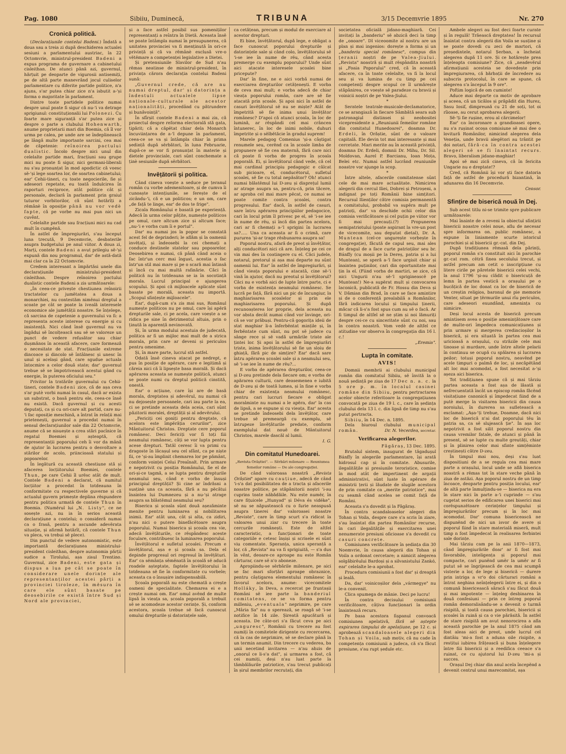Pag. 1080 Sibiiu, Duminecă, TRIBUNA 3/15 Decemvrie 1895 Nr. 270
Cronică politică.
(Declarațiunile contelui Badeni.) Îndată a doua sau a treia zi după deschiderea actualei sesiuni a parlamentului austriac, la 22 Octomvrie, ministrul-president Badeni a expus programa de guvernare a cabinetului cisleithan. De atunci până azi, guvernul, hărțuit pe deoparte de vigurosii antisemiți, pe de altă parte manevrând jocul culiselor parlamentare cu diferite partide politice, n'a ajuns, s'ar putea chiar zice n'a isbutit a-'și forma o majoritate în parlament.
Dintre toate partidele politice numai despre unul poate fi sigur că nu-'i va detrage sprigiunul: constituționalii lui Polonezi. Cu foarte mare siguranță s'ar putea zice și despre o parte a clubului Hohenwarth, anume proprietarii mari din Boemia, că îl vor urma pe calea, pe unde are se îndeplinească pe lângă multe importante sarcini, cea mai de căpetenie: reînoirea pactului dualistic. Încolo despre nici unul din celelalte partide mari, fracțiuni sau grupe mici nu poate fi sigur, nici germani-liberali nu s'au pronunțat în mod apodictic că voesc sĕ-'și lege soartea lor, de soartea cabinetului; ear' Cehii-tineri, cu toate negocierile, fie și adeseori repetate, eu toată îndulcirea în raporturi reciproce, atât politice cât și personale, declară în parlament prin graiul tuturor vorbitorilor, că sûnt hotărîți a rĕmânè în oposiție până nu vor vedè fapte, că pe vorbe nu mai pun nici un cuvênt.
Celelalte partide sau fracțiuni mici nu cad mult în cumpĕnă.
În astfel de împregiurări, s'au început luna trecută, 9 Decemvrie, desbaterile asupra budgetului pe anul viitor. A doua zi, Marți, contele Badeni a avut prilegiu sĕ-'și expună din nou programul, dar' de astă-dată mai clar ca la 22 Octomvrie.
Credem interesant a împărtăsi unele din declarațiunile ministrului-president cisleithan. Despre reînoirea pactului dualistic contele Badeni a zis următoarele:
„În ceea-ce privește chestiunea reînoirii tractatelor cu jumĕtatea a doua a monarchiei, nu contestăm nimĕnui dreptul a scoate pe cât se poate la iveală interesele economice ale jumĕtății noastre. Se înțelege, că sarcina de capetenie a guvernului va fi: a representa aceste interese cu energie și cu insistență. Nici când însĕ guvernul nu va îngădui sĕ încolțească sau sĕ se valoreze un punct de vedere refusător sau chiar dușmănos în această afacere, care formează o necesitate de stat. Fracțiunile extreme dincoace și dincolo sĕ întâlnesc și unesc în unul și același gând, care sgudue actuala întocmire a celor două state; dar' guvernul trebue sĕ se împotrivească acestui gând cu energie, în puterea oficiului seu."
Privitor la tratările guvernului cu Cehii-tineri, contele Badeni zice, că de așa ceva s'ar putè vorbi numai în casul, dacă ar exista un substrat, o basă pentru ele, ceea-ce însĕ nu există. Dacă guvernul și cu acesti deputați, ca și cu ori-care alt partid, care nu-'i fac oposiție meschină, a întrat în relații mai prietenești, guvernul a procedat numai în sensul declarațiunilor sale din 22 Octomvrie, anume că se nisuește a crea stări pacînice în regatul Boemiei și așteaptă, că representanții poporului ceh îi vor da mână de ajutor în lucrarea pentru o desvoltare a stărilor de acolo, priincioasă statului și popoarelor.
În legătură cu această chestiune stă și afacerea locțiitorului Boemiei, contele Thun, pe care Cehii îl urĕsc atât de mult. Contele Badeni a declarat, că numitul locțiitor a procedat în totdeauna în conformitate cu respectivele guverne și că actualul guvern primește deplina rĕspundere pentru politica urmată de contele Thun în Boemia. (Numĕrul lui „N. Listy", ce ne sosește azi, nu ia în serios această declarațiune a contelui; o consideră numai ca o frasă, pentru a ascunde adevĕrata situație, și afirmă hotărît, că contele Thun va pleca, va trebui sĕ plece).
Din punctul de vedere autonomistic, este importantă declarațiunea ministrului-president cisleithan, despre autonomia părții sudice a Tirolului, așa zisul Trentino. Guvernul, zice Badeni, este gata și dispus a lua pe cât se poate în considerare unele dorințe ale representanților acestei părți a provinciei tiroleze, în mĕsura în care ele sûnt basate pe deosebirile ce există între Sud și Nord ale provinciei,
și a face astfel posibil sus pomeniților representanți a reîntra în Dietă. Aceasta însĕ se poate întâmpla numai în presupunerea, că unitatea provinciei va fi menținută în ori-ce privință și că va rĕmânè exclusă vre-o vĕtĕmare a competenței legislative a Dietei.
Și pretensiunile Slavilor de Sud n'au rĕmas neatinse de ministrul-president, în privința cărora declarația contelui Badeni sună:
„Guvernul crede, că are nu numai dreptul, dar' și datorința a îndestuli actualele lipse naționale-culturale ale acestor naționalități, procedând cu pătrundere și bunăvoință".
În sfîrșit contele Badeni a mai zis, că proiectul despre reforma electorală stă gata, tipărit; că a căpĕtat chiar dela Monarch încuviințarea de a-'l depune în parlament, ceea-ce se va și întâmpla chiar în prima ședință după sĕrbători, în luna Februarie, după-ce se vor fi pronunțat în materie și dietele provinciale, cari sûnt conchemate a ținè sesiunile după sĕrbători.
Invĕțătorii și politica.
Când cineva voește a seduce pe țeranul român cu vorbe ademenitoare, și de cumva îi cunoaște intențiunile, se ferește de el zicându-'i, că e un politicos; e un om, care „de față te linge, ear' de dos te frige".
Zicala Românului e basată pe experiență. Adecă în urma celor pățite, numește politicos pe omul, care altcum zice și altcum face; „nu-'i e vorba cum îi e portul".
Dar' nu numai jos la popor se constată acest fel de deprinderi; le aflăm și la oamenii invĕțați, și îndeosebi la cei chemați a conduce destinele statelor sau popoarelor. Deosebirea e numai, că până când aceia o fac într'un cerc mai îngust, acestia o fac într'un stil mai mare și pe o scară mai întinsă și încă cu mai multă rafinărie. Căci în politică nu în totdeauna se ia în socotință morala. Lucrul principal e ajungerea scopului. Și apoi că mijloacele aplicate sûnt basate pe morală, aceasta nu importă. „Scopul sfințește mijloacele".
Ear', după-cum s'a zis mai sus, Românul numește politicos nu pe omul, care își apĕră drepturile sale, ci pe acela, care voește a se ridica pe sine în detrimentul altuia, prin o ținută la aparență nevinovată.
Și, în urma modului acestuia de judecată, politica ar fi un mijloc mai mult de a strica morala, prin care ar deveni și periculos pentru omenime.
Și, în mare parte, lucrul stă astfel.
Odată însĕ cineva atacat pe nedrept, e pus în posiție de apĕrare, care e legitimă și căreia nici că îi lipsește basa morală. Și dacă apĕrarea aceasta se numește politică, atunci se poate numi cu dreptul politică cinstită, onestă.
Ear' o acțiune, care își are de basă morala, dreptatea și adevĕrul, nu numai că nu dejosește persoanele, cari iau parte la ea, ci se pretinde aceasta dela aceia, cari sûnt păzitorii moralei, dreptății și al adevĕrului.
„Fericiți cei goniți pentru dreptate, că acelora este împĕrăția cerurilor", zice Mântuitorul Christos. Dreptate cere poporul românesc. Deci fericiți vor fi toți fiii neamului românesc, câți se vor lupta pentru acese drepturi. Tatăl ceresc îi va primi cu dragoste în lăcașul seu cel sfânt, ca pe niște fii, ce 'și-au împlinit chemarea lor pe pământ, conform voinței Celui Preaînalt. Prin urmare e nepotrivit cu posiția Românului, fie el de ori-și-ce tagmă, a se lupta pentru drepturile neamului seu, când e vorba de însuși principiul dreptății? Și cine ar îndrăsni a susținè una ca aceasta, fără a nu pĕcătui înaintea lui Dumnezeu și a nu-'și atrage asupra sa blăstĕmul neamului seu?
Biserica și școala sûnt două așezăminte menite pentru luminarea și nobilitarea inimii. Ear' atât una, cât și alta, ca zidiri, n'au nici o putere binefăcĕtoare asupra poporului. Numai biserica și școala cea vie, adecă învĕțăturile, ce rĕspândesc aceste foculare, contribuesc la luminarea poporului.
Învĕțătorul e sufletul școalei. Precum e învĕțătorul, așa e și școala sa. Dela el depinde progresul ori regresul în învĕțături. Ear' ca sĕmânța sĕmĕnată în școală sĕ aducă roadele așteptate, faptele învĕțătorului în totdeauna sĕ fie în conformitate cu vorbele; aceasta ca o însușire indispensabilă.
Școala poporală nu este chemată a crește oameni de specialitate. Chemarea ei e a crește numai om. Ear' omul avĕnd de multe lipsă în vieața sa, școala poporală a trebuit sĕ se acomodeze acestor cerințe. Și, conform acestora, școala trebue sĕ facă cunoscut omului drepturile și datorințele sale,
ca cetățean, precum și modul de exerciare al acestor drepturi.
Ei bine, învĕțătorul, după lege, e obligat a face cunoscut poporului drepturile și datorințele sale și când colo, învĕțătorului sĕ 'i-se iee în nume de rĕu, când acesta premerge cu exemplu poporului? Unde sûnt aici atacate interesele școalei bine pricepute?
Dar' în fine, ne e aici vorbă numai de exerciarea drepturilor cetățenești. E vorba de ceva mai mult; e vorba adecă de chiar vieața poporului român, care are sĕ fie atacată prin școale. Și apoi nici în astfel de casuri învĕțătorul sĕ nu se miște? Atât de împetrită sĕ fie inima unui învĕțător românesc? D'apoi că atunci școala, în loc de lumină, ar rĕspândi cel mai crâncen întunerec, în loc de inimi nobile, duhuri împetrite și o sĕlbĕtăcie în gradul suprem!
Marele pedagog Comenius 'și-a câștigat renumele seu, cerĕnd ca în școale limba de propunere sĕ fie cea maternă, fără care nici că poate fi vorba de progres în școala poporală. Ei, și învĕțătorul când vede, că cel mai cardinal principiu pedagogic e călcat sub picioare, el, conducĕtorul, sufletul școalei, sĕ fie cu totul nepăsător? Oh! atunci numai blăstĕmul lui D-zeu și disprețul lumii ar atrage asupra sa, pentru-că, prin tăcere, ar aproba cel mai mare pĕcat, ce numai se poate comite contra școalei, contra progresului. Ear' dacă, în astfel de casuri, sare întru apĕrarea principiilor pedagocice, cari în locul prim îl privesc pe el, sĕ 'i-se iee în nume de rĕu, și încă din partea acelora, cari ar fi chemați a-'l sprigini în lucrarea sa?..... Una ca aceasta ar fi o crimă, care pururea 'și-ar trage rĕsbunarea asupra sa!
Poporul nostru, afară de preot și învĕțător, alți conducĕtori nici că are. Înțeleg pe cei ce vin mai des în coatingere cu el. Căci judele, notarul, pretorul și așa mai departe nu sûnt oamenii lui. Ear' în astfel de împregiurări, și când vieața poporului e atacată, cine sĕ-'i vină în ajutor, dacă nu preotul și învĕțătorul? Căci nu e vorbă aici de lupte între parte, ci e vorba de existența neamului românesc. Se lucră pe față, fără nici un pic de încungiur, la maghiarisarea școalelor și prin ele maghiarisarea poporului. Și după recunoașterea lor proprie, dela aceasta nu vor absta decât numai când vor învinge, ori-că se vor prăbuși. Pentru-că gogorița ideii de stat maghiar li-a înferbĕntat mințile și, în ferbĕntate cum sûnt, nu pot sĕ judece cu sânge rece și sĕ vadă urmările triste ale țintei lor. Și apoi în astfel de împregiurări triste, inima învĕțătorului sĕ fie un sloiu de ghiață, fără pic de simțire? Ear' dacă sare întru apĕrarea școalei sale și a neamului seu, sĕ 'i-se iee în nume de rĕu?...
E vorba de apĕrarea drepturilor, ceea-ce și D-zeu pretinde dela fiecare om; e vorba de apărarea culturii, care deasemenea e iubită de D-zeu și de toată lumea, și în fine e vorba chiar de existența neamului românesc, pentru cari lucruri fiecare e obligat moralminte nu numai a le apĕra, dar' la cas de lipsă, a se expune și cu vieața. Ear' acesta se pretinde îndeosebi dela învĕțător, care trebue sĕ premeargă cu exemplu, sĕ întrupeze învĕțăturile predate, conform exemplului dat nouĕ de Mântuitorul Christos, marele dascăl al lumii.
I. G.
Din comitatul Hunedoarei.
„Revista Orăștiei". — Sĕrbări milenare — Reuniunea femeilor române — De ale congregației.
De când valoroasa noastră „Revista Orăștiei" apare cu cauțiue, adecă de când 'i-s'a dat posibilitatea de a tracta și afacerile noastre politice, pe stăpânitorii noștri 'i-au cuprins toate năbădăile. Nu este numĕr, în care fițuicele „Hunyad" și Déva és vidéke", sĕ nu se năpustească cu o furie neaspusă asupra tinerei dar' valoroasei noastre „Reviste", care în timp scurt s'a ridicat la valoarea unui ziar cu trecere în toate cercurile românești. Este de altfel caracteristic, a funcționari de toate categoriile e cetesc înșiși și scrisele ei sûnt viu comentate. Speranța, unica speranță a lor, că „Revista" nu va fi sprigiuită, — s'a dus în vênt, deoare-ce aproape nu este Român cărturar, care sĕ n'o aboneze.
Apropiindu-se sĕrbările milenare, pe aici se fac mari sforțări aproape obraznice, pentru câștigarea elementului românesc în favorul acelora, anume: vicecomitele Holláky, în Deva, a recercat pe fruntașii Români sĕ iee parte la banderiul comitatens, ce se va forma pentru milleniu, „eventuala" neprimire, pe care „Mâria Sa" nu o sperează, se roagă sĕ 'i-se notifice în 14 zile. Șireată apucătură și aceasta. De câte-ori s'a făcut ceva pe aici „unguresc", Românii cu trecere au fost numiți în comitetele dirigente cu recercarea, că la cas de neprimire, sĕ se declare până la un termin anumit. Din trecere cu vederea, ba unii necetind invitarea — n'au abzis de „onorul ce li-s'a dat", și urmarea a fost, că cei numiți, deși n'au luat parte la tămbălăurile patriotice, s'au trecut publicați în șirul membrilor recrutați, din
societatea oficială jidano-maghiară. Cei invitați la „banderiu" sĕ abzică deci la timp de „onoare". Dl viceoomite al nostru are un plan și mai ingenios: dorește a forma și un „banderiu special românesc", compus din țeranii noștri de pe Valea-Jiului. „Revista" noastră și mult rĕspândita noastră și „Foaia Poporului" cred, că în această afacere, ca în toate celelalte, va fi la locul seu și va lumina de cu timp pe cei competenți despre scopul ce îl urmărește stăpânirea, ce voește sĕ paradeze cu bravii și voinicii noștri de pe Valea-Jiului.
*
Seratele teatrale-musicale-declamatorice, ce se arangiază în fiecare Sâmbătă seara sub patronagiul distinsei și neobositei vicepresidente a „Reuniunii femeilor române din comitatul Hunedoarei", doamna Dr. Erdeli, în Orăștie, sûnt de o valoare capitală. Ele devin tot mai interesante și mai cercetate. Mari merite au în această privință, doamna Dr. Erdeli, domnii Dr. Mihu, Dr. Sil. Moldovan, Aurel P. Barcianu, Ioan Moța, Belei etc. Numai astfel lucrând reuniunile noastre vor ajunge la scop.
*
Între altele, afacerile comitatense sûnt cele de mai mare actualitate. Nimicirea alegerii din cercul Iliei, Dobrei și Petroșeni, a indignat pe toți Românii bine simțitori. Recursul Ilienților către comisia permanentă a comitatului, probabil va supĕra mult pe patrioți, dar' va deschide ochii celor din comisia verificătoare și cel puțin pe viitor vor fi mai precauți.(?) Propunerea semipatriotului (poate aspirant la vre-un post de vicecomite, sau deputat dietal), Dr. A. Muntean (cel-ce ungurește vorbește în congregație), făcută de capul seu, mai ales de dragul de a face curte patrioților seu br. Bánffy (cu moșii pe la Dereș, patria și a lui Muntean), se speră a-'l face urgisit chiar și înaintea puținilor, cari din oportunitate mai țin la el. (Fiind vorba de martiri, se zice, că nici Ungurii n'au sĕ-'l sprigineascĕ pe Muntean!) Ne-a supĕrat mult și convocarea laconică, publicată de Fr. Hossu din Deva și V. Dămian din Brad, în care se face amintire și de o conferență prealabilă a Românilor, fără indicarea locului și timpului ținerii, măcar că li-s'a fost spus cum au sĕ o facă. Ar fi timpul de altfel sĕ ne știm și noi lămuriți despre cei-ce cu sinceritate sûnt cu noi, sau în contra noastră. Vom vedè de altfel ce atitudine vor observa în congregația din 16 l. c.!
„Eremia".
Lupta în comitate.
AVIS!
Domnii membrii ai clubului municipal român din comitatul Sibiiu, sĕ învită la o nouă ședință pe ziua de 17 Dec n. a. c. la 5 ore p. m. în localul casinei române din Sibiiu, pentru pertractarea acelor obiecte referitoare la congregațiunea convocată pe ziua de 19 l. c., care în ședința clubului dela 13 l. c. din lipsă de timp nu s'au putut pertracta.
Sibiiu, în 14 Dec. n. 1895.
Dela biuroul clubului municipal român. Dr. N. Vecerdea, secretar.
Verificarea alegerilor.
Făgăraș, 13 Dec. 1895.
Brutalul sistem, inaugurat de tăgaduşul Bánffy în alegerile parlamentare, își arată hidrosul cap și în comitate. Abusurile, ilegalitățile și presiunile teroristice, comise în mod atât de impertinent de argații administrativi, sûnt luate în apĕrare de ministrii țerii și lăudate de slugile acestora de prin comitate ca „merite patriotice", mai cu seamă când acelea se comit față de Români.
Aceasta s'a dovedit și la Făgăraș.
În contra scandaloaselor alegeri din Tohan și Voila, despre care s'a scris în ziare, s'au înaintat din partea Românilor recurse, în cari ilegalitățile și exercitarea unei nenumerate presiuni oficioase s'a dovedit cu casuri concrete.
Comisiunea verificătoare în ședința din 30 Noemvrie, în causa alegerii din Tohan și Voila a ordonat cercetare; a nimicit alegerea solgăbirĕului Bardoși și a silvanistului Zankó, ear' celelalte le-a aprobat.
Procedura comisiunii a fost dar' și dreaptă și leală.
Da, dar' voinicoșilor dela „vármegye" nu le-a convenit.
Clica spumega de mânie. Deci pe lucru!
În contra decisului comisiunii verificătoare, câțiva funcționari la ordin înaintează recurs.
Pe basa acestora fișpanul convoacă comisiunea apelativă, fără sĕ aștepte expirarea timpului de apelațiune, pe 12 c. și aprobează scandaloasele alegeri din Tohan și Voila, sub motiv, că nu cade în competența comisiunii a judeca, că s'a făcut presiune, s'au rupt ședule etc.
Ambele alegeri au fost deci foarte curate și în regulă! Trăească dreptatea! În recursul înaintat contra alegerii din Voila se susține și se poate dovedi cu zeci de martori, că președintele, notarul Șerban, a încheiat alegerea după 11 ore. Și ce hotărește prea înțeleapta comisiune? Zice, că „neadevĕrul afirmațiunii acesteia se dovedește prin împregiurarea, că bărbații de încredere au subscris protocolul, în care se spune, că alegerea s'a început la 9 ore".
Poftim logică de om cuminte!
Aduce mai departe ca motiv de aprobare și aceea, că un ticălos și prăpădit din Hurez, Sasu Iosif, dimpreună cu 21 de soți, tot oi rîioase, au cerut aprobarea alegerii.
Sĕ-'ți fie rușine, erou al cărcimelor!
Ear' ca încoronare a grandioasei opere, nu s'a rușinat ocoșa comisiune sĕ mai dee o lovitură Românilor, nimicind alegerea dela Veneția, unde bravii alegĕtori au trântit pe doi notari, fără-ca în contra acestei alegeri sĕ se fi înaintat recurs. Bravo, liberalism jidano-maghiar!
Apoi sĕ mai zică cineva, că în fericita Ungarie nu e dreptate!?
Cred, că Românii își vor ști face datoria față de astfel de procedură bizantină, în adunarea din 16 Decemvrie.
Censor.
Sfințire de biserică nouă în Dej.
Sub acest titlu ni-se trimite spre publicare următoarele:
Mai înainte de a reveni la obiectul sfințirii bisericii noastre celei noue, aflu de necesar spre informarea on. public românesc, a expune în liniamente scurte istoricul parochiei și al bisericii gr.-cat. din Dej.
După tradițiunea rĕmasă dela părinți, poporul român s'a constituit aici în parochie gr.-cat rom. cĕtră finea secolului trecut, și astfel precum am cetit o inscripțiune cu litere cirile pe păretele bisericii celei vechi, la anul 1796 'și-au clădit o bisericuță de lemn în partea vestică a orașului pe o bucățică de loc donat ca loc de biserică de un creștin religios, baronul de pie memorie Venter, situat pe țĕrmurile unui rîu periculos, care adeseori exundând, amenința cu nimicire.
Deși locul acesta de biserică precum amintisem avea o posiție amenințătoare care de multe-ori împedeca comunicațiunea și prin urmare și mergerea credincioșilor la biserică, și era situată în partea cea mai uricioasă a orașului, cu străzile cele mai tinoase și murdare, unde între altele pelarii în continuu se ocupă cu spălarea și lucrarea peilor; totuși poporul nostru, neavĕnd pe acele timpuri o palmă de loc, și necăpĕtând alt loc mai acomodat, a fost necesitat a-'și așeza aici biserica.
Tot tradițiunea spune că și mai târziu partea aceasta a fost așa de lăsată și nefrecuentată încât un episcop român făcĕnd visitațiune canonică și împedecat fiind de a putè merge la visitarea bisericii din causa noroiului, în durerea sa sufletească a exclamat: „Așa-'ți trebue, Doamne, dacă nici loc de biserică n'ai dat poporului tĕu în patria sa, ca sĕ slujească ție". În așa loc nepotrivit a fost silit poporul nostru din causa vremilor fatale, de atunci și până în present, sĕ se lupte cu multe greutăți, chiar și în plinirea celor mai sfinte simțĕminte creștinești către D-zeu.
În timpul mai nou, deși s'au luat dispositiuni de a se regula cea mai mare parte a orașului, locul unde se află biserica noastră a rĕmas tot în stare veche până în ziua de astăzi. Așa poporul nostru de un timp încoace, deoparte pentru posiția locului, ear' de altă parte înmulțindu-se — biserica nu era în stare nici în parte a-'i cuprinde — s'au cugetat serios de edificarea unei biserici mai corĕspunzĕtoare cerințelor timpului și împregiurărilor precum și în loc mai acomodat. Dar' comuna bisericească ne dispunĕnd de nici un isvor de avere și poporul fiind în stare materială miseră, mult timp n fost împedecat în realisarea ferbintei sale dorințe.
Mai târziu cam pe la anii 1870—1873, când împregiurările doar' ar fi fost mai favorabile, inteligența și poporul mai compacte, cari punĕnd umĕr la umĕr ar fi putut sĕ se îngrijească de cea mai scumpă visterie a lor, de lege și biserică — durere prin intriga a vr'o doi cărturari români a întrat neghina neînțelegerii între ei, și din o comună bisericească săracă s'au făcut două și mai impotente — înțeleg desbinarea în două confesiuni — prin ce întreg poporul român demoralisându-se a devenit o turmă risipită, și toată causa parochiei, bisericii și școalei în ruină și ca o vie părăsită. În astfel de stare risipită am avut nenorocirea a afla această parochie pe la anul 1875 când am fost aleas aici de preot, unde lucrul cel dintâiu 'mi-a fost a aduna oile risipite, a restitui iubirea frățească și buna înțelegere între fiii bisericii și a reedifica ceeace s'a ruinat, ce cu ajutorul lui D-zeu 'mi-a și succes.
Orașul Dej chiar din anul acela începĕnd a devenit centrul unui marecomitat, așa